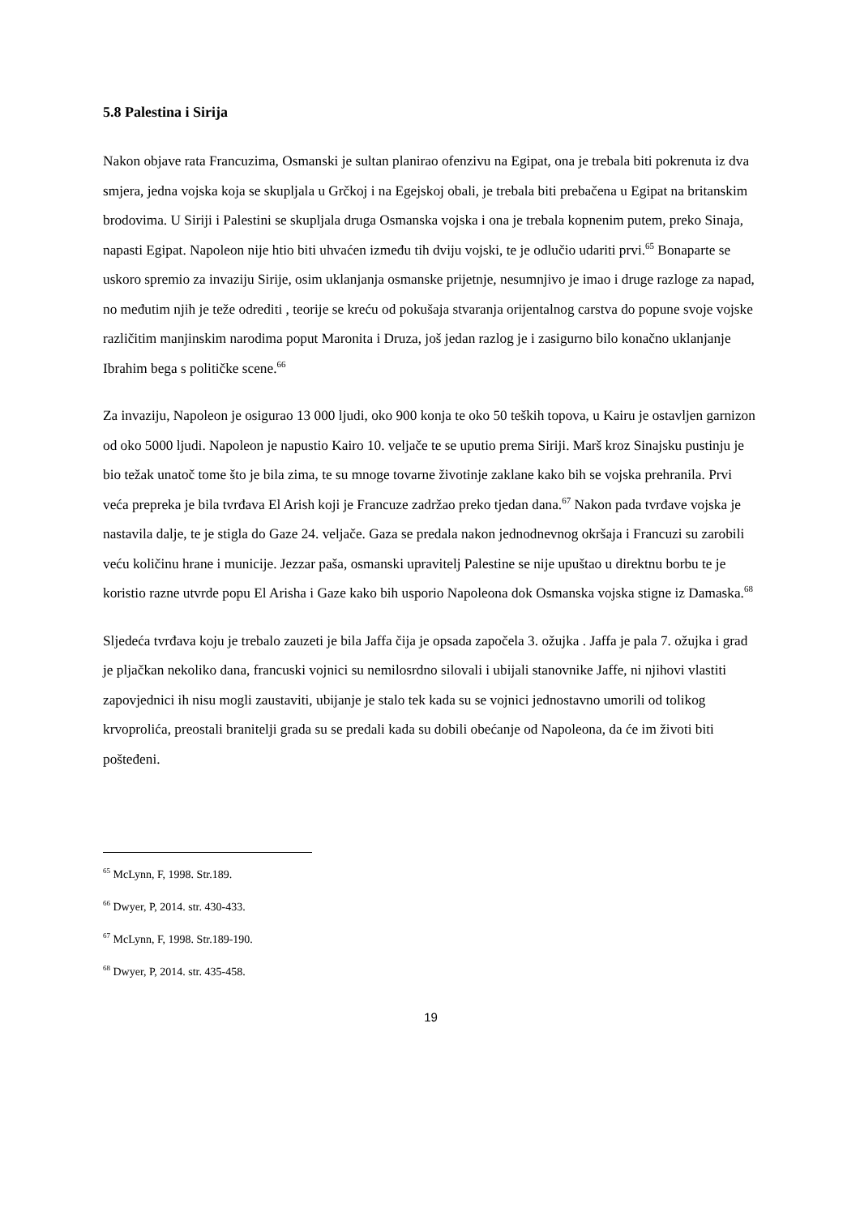5.8 Palestina i Sirija
Nakon objave rata Francuzima, Osmanski je sultan planirao ofenzivu na Egipat, ona je trebala biti pokrenuta iz dva smjera, jedna vojska koja se skupljala u Grčkoj i na Egejskoj obali, je trebala biti prebačena u Egipat na britanskim brodovima. U Siriji i Palestini se skupljala druga Osmanska vojska i ona je trebala kopnenim putem, preko Sinaja, napasti Egipat. Napoleon nije htio biti uhvaćen između tih dviju vojski, te je odlučio udariti prvi.<sup>65</sup> Bonaparte se uskoro spremio za invaziju Sirije, osim uklanjanja osmanske prijetnje, nesumnjivo je imao i druge razloge za napad, no međutim njih je teže odrediti , teorije se kreću od pokušaja stvaranja orijentalnog carstva do popune svoje vojske različitim manjinskim narodima poput Maronita i Druza, još jedan razlog je i zasigurno bilo konačno uklanjanje Ibrahim bega s političke scene.<sup>66</sup>
Za invaziju, Napoleon je osigurao 13 000 ljudi, oko 900 konja te oko 50 teških topova, u Kairu je ostavljen garnizon od oko 5000 ljudi. Napoleon je napustio Kairo 10. veljače te se uputio prema Siriji. Marš kroz Sinajsku pustinju je bio težak unatoč tome što je bila zima, te su mnoge tovarne životinje zaklane kako bih se vojska prehranila. Prvi veća prepreka je bila tvrđava El Arish koji je Francuze zadržao preko tjedan dana.<sup>67</sup> Nakon pada tvrđave vojska je nastavila dalje, te je stigla do Gaze 24. veljače. Gaza se predala nakon jednodnevnog okršaja i Francuzi su zarobili veću količinu hrane i municije. Jezzar paša, osmanski upravitelj Palestine se nije upuštao u direktnu borbu te je koristio razne utvrde popu El Arisha i Gaze kako bih usporio Napoleona dok Osmanska vojska stigne iz Damaska.<sup>68</sup>
Sljedeća tvrđava koju je trebalo zauzeti je bila Jaffa čija je opsada započela 3. ožujka . Jaffa je pala 7. ožujka i grad je pljačkan nekoliko dana, francuski vojnici su nemilosrdno silovali i ubijali stanovnike Jaffe, ni njihovi vlastiti zapovjednici ih nisu mogli zaustaviti, ubijanje je stalo tek kada su se vojnici jednostavno umorili od tolikog krvoprolića, preostali branitelji grada su se predali kada su dobili obećanje od Napoleona, da će im životi biti pošteđeni.
<sup>65</sup> McLynn, F, 1998. Str.189.
<sup>66</sup> Dwyer, P, 2014. str. 430-433.
<sup>67</sup> McLynn, F, 1998. Str.189-190.
<sup>68</sup> Dwyer, P, 2014. str. 435-458.
19